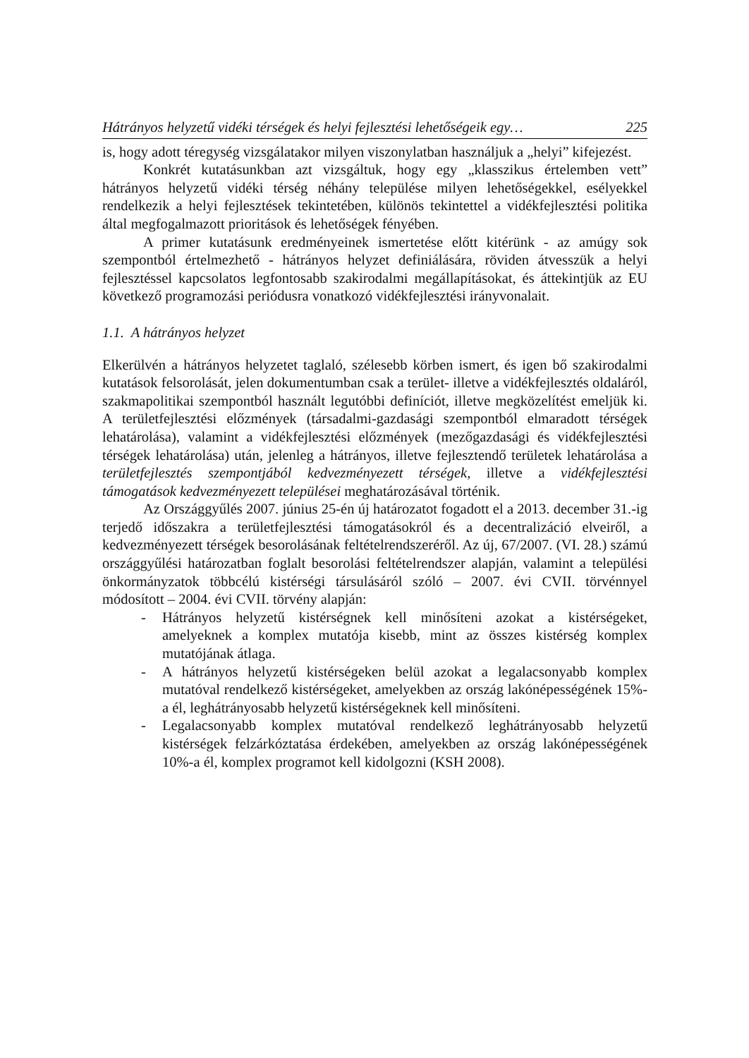Hátrányos helyzetű vidéki térségek és helyi fejlesztési lehetőségeik egy… 225
is, hogy adott téregység vizsgálatakor milyen viszonylatban használjuk a „helyi” kifejezést.
Konkrét kutatásunkban azt vizsgáltuk, hogy egy „klasszikus értelemben vett” hátrányos helyzetű vidéki térség néhány települése milyen lehetőségekkel, esélyekkel rendelkezik a helyi fejlesztések tekintetében, különös tekintettel a vidékfejlesztési politika által megfogalmazott prioritások és lehetőségek fényében.
A primer kutatásunk eredményeinek ismertetése előtt kitérünk - az amúgy sok szempontból értelmezhető - hátrányos helyzet definiálására, röviden átvesszük a helyi fejlesztéssel kapcsolatos legfontosabb szakirodalmi megállapításokat, és áttekintjük az EU következő programozási periódusra vonatkozó vidékfejlesztési irányvonalait.
1.1. A hátrányos helyzet
Elkerülvén a hátrányos helyzetet taglaló, szélesebb körben ismert, és igen bő szakirodalmi kutatások felsorolását, jelen dokumentumban csak a terület- illetve a vidékfejlesztés oldaláról, szakmapolitikai szempontból használt legutóbbi definíciót, illetve megközelítést emeljük ki. A területfejlesztési előzmények (társadalmi-gazdasági szempontból elmaradott térségek lehatárolása), valamint a vidékfejlesztési előzmények (mezőgazdasági és vidékfejlesztési térségek lehatárolása) után, jelenleg a hátrányos, illetve fejlesztendő területek lehatárolása a területfejlesztés szempontjából kedvezményezett térségek, illetve a vidékfejlesztési támogatások kedvezményezett települései meghatározásával történik.
Az Országgyűlés 2007. június 25-én új határozatot fogadott el a 2013. december 31.-ig terjedő időszakra a területfejlesztési támogatásokról és a decentralizáció elveiről, a kedvezményezett térségek besorolásának feltételrendszeréről. Az új, 67/2007. (VI. 28.) számú országgyűlési határozatban foglalt besorolási feltételrendszer alapján, valamint a települési önkormányzatok többcélú kistérségi társulásáról szóló – 2007. évi CVII. törvénnyel módosított – 2004. évi CVII. törvény alapján:
- Hátrányos helyzetű kistérségnek kell minősíteni azokat a kistérségeket, amelyeknek a komplex mutatója kisebb, mint az összes kistérség komplex mutatójának átlaga.
- A hátrányos helyzetű kistérségeken belül azokat a legalacsonyabb komplex mutatóval rendelkező kistérségeket, amelyekben az ország lakónépességének 15%-a él, leghátrányosabb helyzetű kistérségeknek kell minősíteni.
- Legalacsonyabb komplex mutatóval rendelkező leghátrányosabb helyzetű kistérségek felzárkóztatása érdekében, amelyekben az ország lakónépességének 10%-a él, komplex programot kell kidolgozni (KSH 2008).